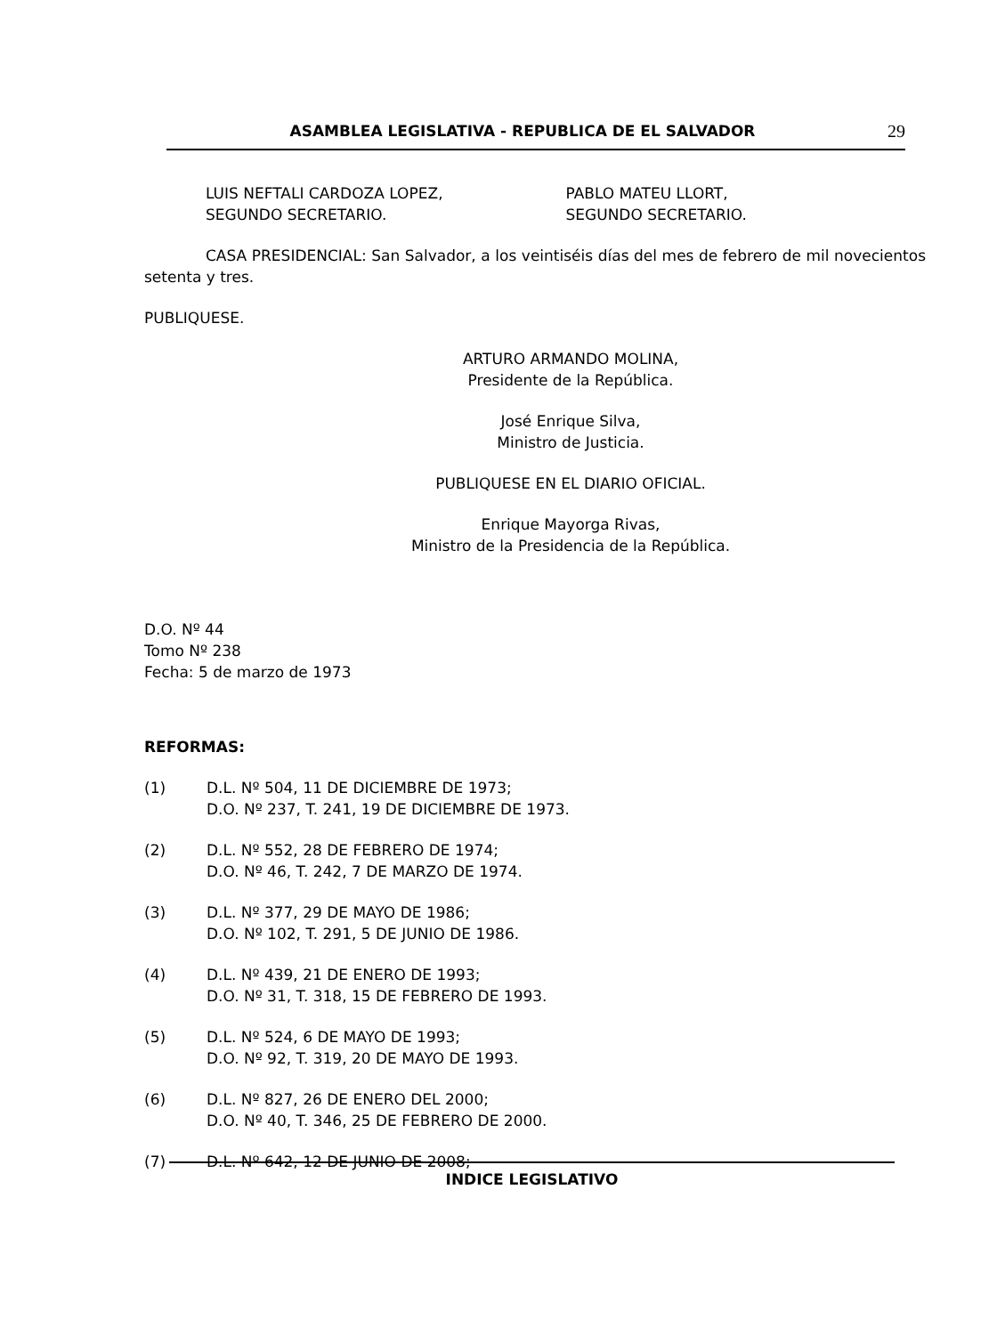ASAMBLEA LEGISLATIVA - REPUBLICA DE EL SALVADOR 29
LUIS NEFTALI CARDOZA LOPEZ,
SEGUNDO SECRETARIO.
PABLO MATEU LLORT,
SEGUNDO SECRETARIO.
CASA PRESIDENCIAL: San Salvador, a los veintiséis días del mes de febrero de mil novecientos setenta y tres.
PUBLIQUESE.
ARTURO ARMANDO MOLINA,
Presidente de la República.
José Enrique Silva,
Ministro de Justicia.
PUBLIQUESE EN EL DIARIO OFICIAL.
Enrique Mayorga Rivas,
Ministro de la Presidencia de la República.
D.O. Nº 44
Tomo Nº 238
Fecha: 5 de marzo de 1973
REFORMAS:
(1) D.L. Nº 504, 11 DE DICIEMBRE DE 1973;
D.O. Nº 237, T. 241, 19 DE DICIEMBRE DE 1973.
(2) D.L. Nº 552, 28 DE FEBRERO DE 1974;
D.O. Nº 46, T. 242, 7 DE MARZO DE 1974.
(3) D.L. Nº 377, 29 DE MAYO DE 1986;
D.O. Nº 102, T. 291, 5 DE JUNIO DE 1986.
(4) D.L. Nº 439, 21 DE ENERO DE 1993;
D.O. Nº 31, T. 318, 15 DE FEBRERO DE 1993.
(5) D.L. Nº 524, 6 DE MAYO DE 1993;
D.O. Nº 92, T. 319, 20 DE MAYO DE 1993.
(6) D.L. Nº 827, 26 DE ENERO DEL 2000;
D.O. Nº 40, T. 346, 25 DE FEBRERO DE 2000.
(7) D.L. Nº 642, 12 DE JUNIO DE 2008;
INDICE LEGISLATIVO